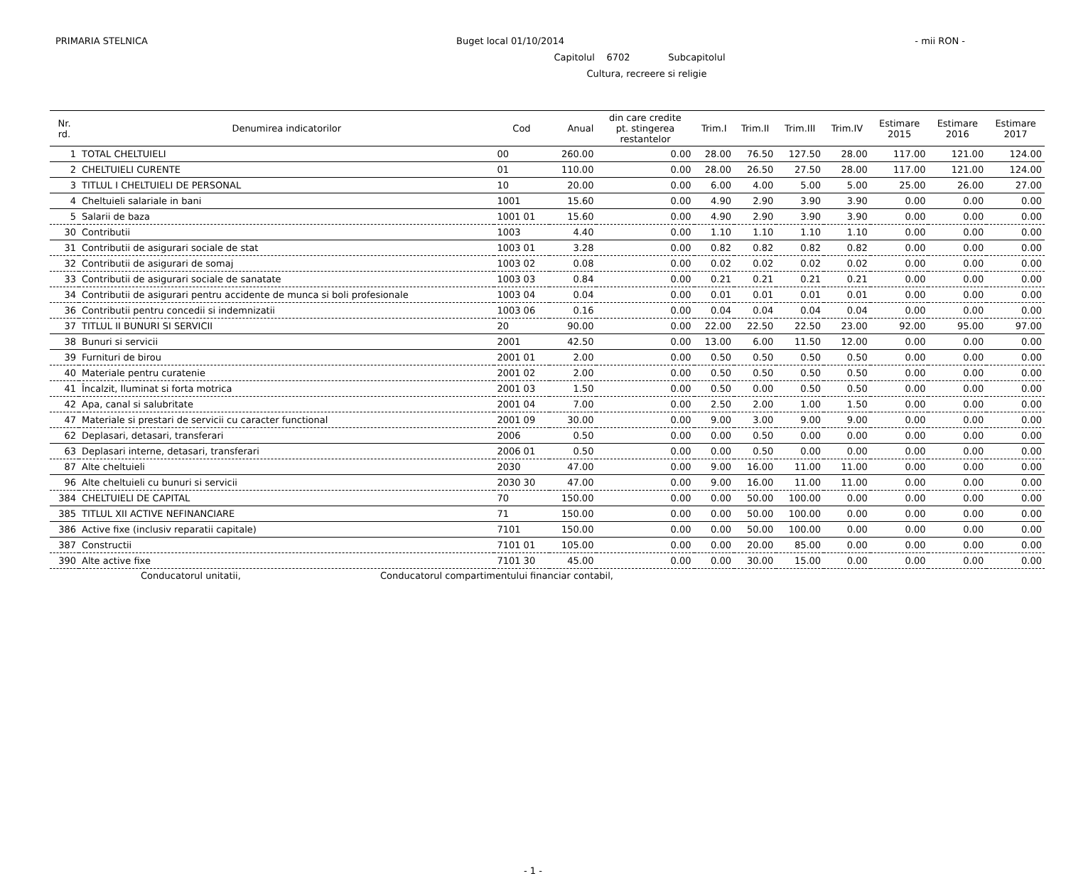PRIMARIA STELNICA Buget local 01/10/2014 - mii RON -
Capitolul 6702 Subcapitolul
Cultura, recreere si religie
| Nr. rd. | Denumirea indicatorilor | Cod | Anual | din care credite pt. stingerea restantelor | Trim.I | Trim.II | Trim.III | Trim.IV | Estimare 2015 | Estimare 2016 | Estimare 2017 |
| --- | --- | --- | --- | --- | --- | --- | --- | --- | --- | --- | --- |
| 1 | TOTAL CHELTUIELI | 00 | 260.00 | 0.00 | 28.00 | 76.50 | 127.50 | 28.00 | 117.00 | 121.00 | 124.00 |
| 2 | CHELTUIELI CURENTE | 01 | 110.00 | 0.00 | 28.00 | 26.50 | 27.50 | 28.00 | 117.00 | 121.00 | 124.00 |
| 3 | TITLUL I CHELTUIELI DE PERSONAL | 10 | 20.00 | 0.00 | 6.00 | 4.00 | 5.00 | 5.00 | 25.00 | 26.00 | 27.00 |
| 4 | Cheltuieli salariale in bani | 1001 | 15.60 | 0.00 | 4.90 | 2.90 | 3.90 | 3.90 | 0.00 | 0.00 | 0.00 |
| 5 | Salarii de baza | 1001 01 | 15.60 | 0.00 | 4.90 | 2.90 | 3.90 | 3.90 | 0.00 | 0.00 | 0.00 |
| 30 | Contributii | 1003 | 4.40 | 0.00 | 1.10 | 1.10 | 1.10 | 1.10 | 0.00 | 0.00 | 0.00 |
| 31 | Contributii de asigurari sociale de stat | 1003 01 | 3.28 | 0.00 | 0.82 | 0.82 | 0.82 | 0.82 | 0.00 | 0.00 | 0.00 |
| 32 | Contributii de asigurari de somaj | 1003 02 | 0.08 | 0.00 | 0.02 | 0.02 | 0.02 | 0.02 | 0.00 | 0.00 | 0.00 |
| 33 | Contributii de asigurari sociale de sanatate | 1003 03 | 0.84 | 0.00 | 0.21 | 0.21 | 0.21 | 0.21 | 0.00 | 0.00 | 0.00 |
| 34 | Contributii de asigurari pentru accidente de munca si boli profesionale | 1003 04 | 0.04 | 0.00 | 0.01 | 0.01 | 0.01 | 0.01 | 0.00 | 0.00 | 0.00 |
| 36 | Contributii pentru concedii si indemnizatii | 1003 06 | 0.16 | 0.00 | 0.04 | 0.04 | 0.04 | 0.04 | 0.00 | 0.00 | 0.00 |
| 37 | TITLUL II BUNURI SI SERVICII | 20 | 90.00 | 0.00 | 22.00 | 22.50 | 22.50 | 23.00 | 92.00 | 95.00 | 97.00 |
| 38 | Bunuri si servicii | 2001 | 42.50 | 0.00 | 13.00 | 6.00 | 11.50 | 12.00 | 0.00 | 0.00 | 0.00 |
| 39 | Furnituri de birou | 2001 01 | 2.00 | 0.00 | 0.50 | 0.50 | 0.50 | 0.50 | 0.00 | 0.00 | 0.00 |
| 40 | Materiale pentru curatenie | 2001 02 | 2.00 | 0.00 | 0.50 | 0.50 | 0.50 | 0.50 | 0.00 | 0.00 | 0.00 |
| 41 | Încalzit, Iluminat si forta motrica | 2001 03 | 1.50 | 0.00 | 0.50 | 0.00 | 0.50 | 0.50 | 0.00 | 0.00 | 0.00 |
| 42 | Apa, canal si salubritate | 2001 04 | 7.00 | 0.00 | 2.50 | 2.00 | 1.00 | 1.50 | 0.00 | 0.00 | 0.00 |
| 47 | Materiale si prestari de servicii cu caracter functional | 2001 09 | 30.00 | 0.00 | 9.00 | 3.00 | 9.00 | 9.00 | 0.00 | 0.00 | 0.00 |
| 62 | Deplasari, detasari, transferari | 2006 | 0.50 | 0.00 | 0.00 | 0.50 | 0.00 | 0.00 | 0.00 | 0.00 | 0.00 |
| 63 | Deplasari interne, detasari, transferari | 2006 01 | 0.50 | 0.00 | 0.00 | 0.50 | 0.00 | 0.00 | 0.00 | 0.00 | 0.00 |
| 87 | Alte cheltuieli | 2030 | 47.00 | 0.00 | 9.00 | 16.00 | 11.00 | 11.00 | 0.00 | 0.00 | 0.00 |
| 96 | Alte cheltuieli cu bunuri si servicii | 2030 30 | 47.00 | 0.00 | 9.00 | 16.00 | 11.00 | 11.00 | 0.00 | 0.00 | 0.00 |
| 384 | CHELTUIELI DE CAPITAL | 70 | 150.00 | 0.00 | 0.00 | 50.00 | 100.00 | 0.00 | 0.00 | 0.00 | 0.00 |
| 385 | TITLUL XII ACTIVE NEFINANCIARE | 71 | 150.00 | 0.00 | 0.00 | 50.00 | 100.00 | 0.00 | 0.00 | 0.00 | 0.00 |
| 386 | Active fixe (inclusiv reparatii capitale) | 7101 | 150.00 | 0.00 | 0.00 | 50.00 | 100.00 | 0.00 | 0.00 | 0.00 | 0.00 |
| 387 | Constructii | 7101 01 | 105.00 | 0.00 | 0.00 | 20.00 | 85.00 | 0.00 | 0.00 | 0.00 | 0.00 |
| 390 | Alte active fixe | 7101 30 | 45.00 | 0.00 | 0.00 | 30.00 | 15.00 | 0.00 | 0.00 | 0.00 | 0.00 |
Conducatorul unitatii, Conducatorul compartimentului financiar contabil,
- 1 -